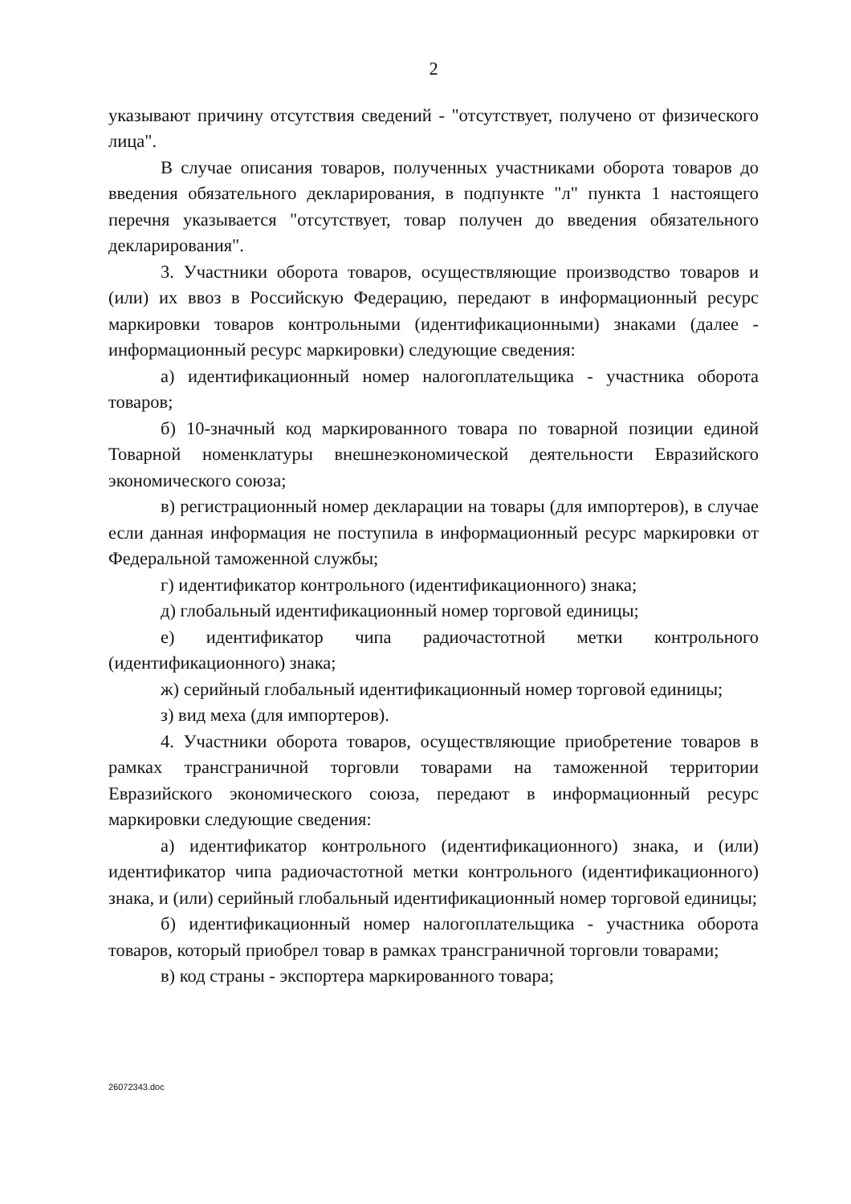2
указывают причину отсутствия сведений - "отсутствует, получено от физического лица".
В случае описания товаров, полученных участниками оборота товаров до введения обязательного декларирования, в подпункте "л" пункта 1 настоящего перечня указывается "отсутствует, товар получен до введения обязательного декларирования".
3. Участники оборота товаров, осуществляющие производство товаров и (или) их ввоз в Российскую Федерацию, передают в информационный ресурс маркировки товаров контрольными (идентификационными) знаками (далее - информационный ресурс маркировки) следующие сведения:
а) идентификационный номер налогоплательщика - участника оборота товаров;
б) 10-значный код маркированного товара по товарной позиции единой Товарной номенклатуры внешнеэкономической деятельности Евразийского экономического союза;
в) регистрационный номер декларации на товары (для импортеров), в случае если данная информация не поступила в информационный ресурс маркировки от Федеральной таможенной службы;
г) идентификатор контрольного (идентификационного) знака;
д) глобальный идентификационный номер торговой единицы;
е) идентификатор чипа радиочастотной метки контрольного (идентификационного) знака;
ж) серийный глобальный идентификационный номер торговой единицы;
з) вид меха (для импортеров).
4. Участники оборота товаров, осуществляющие приобретение товаров в рамках трансграничной торговли товарами на таможенной территории Евразийского экономического союза, передают в информационный ресурс маркировки следующие сведения:
а) идентификатор контрольного (идентификационного) знака, и (или) идентификатор чипа радиочастотной метки контрольного (идентификационного) знака, и (или) серийный глобальный идентификационный номер торговой единицы;
б) идентификационный номер налогоплательщика - участника оборота товаров, который приобрел товар в рамках трансграничной торговли товарами;
в) код страны - экспортера маркированного товара;
26072343.doc